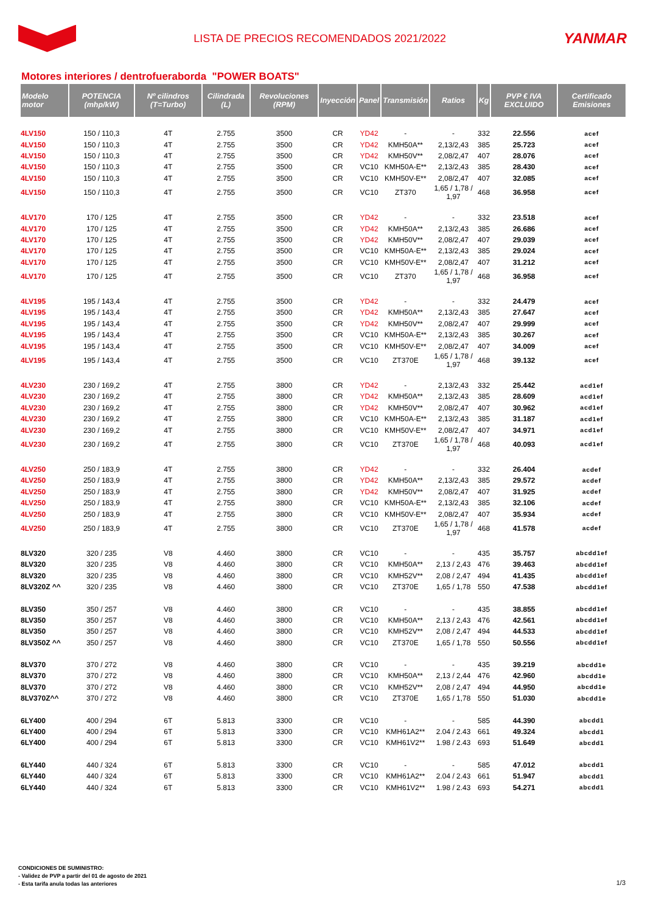LISTA DE PRECIOS RECOMENDADOS 2021/2022
YANMAR
Motores interiores / dentrofueraborda "POWER BOATS"
| Modelo motor | POTENCIA (mhp/kW) | Nº cilindros (T=Turbo) | Cilindrada (L) | Revoluciones (RPM) | Inyección | Panel | Transmisión | Ratios | Kg | PVP € IVA EXCLUIDO | Certificado Emisiones |
| --- | --- | --- | --- | --- | --- | --- | --- | --- | --- | --- | --- |
| 4LV150 | 150 / 110,3 | 4T | 2.755 | 3500 | CR | YD42 | - | - | 332 | 22.556 | acef |
| 4LV150 | 150 / 110,3 | 4T | 2.755 | 3500 | CR | YD42 | KMH50A** | 2,13/2,43 | 385 | 25.723 | acef |
| 4LV150 | 150 / 110,3 | 4T | 2.755 | 3500 | CR | YD42 | KMH50V** | 2,08/2,47 | 407 | 28.076 | acef |
| 4LV150 | 150 / 110,3 | 4T | 2.755 | 3500 | CR | VC10 | KMH50A-E** | 2,13/2,43 | 385 | 28.430 | acef |
| 4LV150 | 150 / 110,3 | 4T | 2.755 | 3500 | CR | VC10 | KMH50V-E** | 2,08/2,47 | 407 | 32.085 | acef |
| 4LV150 | 150 / 110,3 | 4T | 2.755 | 3500 | CR | VC10 | ZT370 | 1,65 / 1,78 / 1,97 | 468 | 36.958 | acef |
| 4LV170 | 170 / 125 | 4T | 2.755 | 3500 | CR | YD42 | - | - | 332 | 23.518 | acef |
| 4LV170 | 170 / 125 | 4T | 2.755 | 3500 | CR | YD42 | KMH50A** | 2,13/2,43 | 385 | 26.686 | acef |
| 4LV170 | 170 / 125 | 4T | 2.755 | 3500 | CR | YD42 | KMH50V** | 2,08/2,47 | 407 | 29.039 | acef |
| 4LV170 | 170 / 125 | 4T | 2.755 | 3500 | CR | VC10 | KMH50A-E** | 2,13/2,43 | 385 | 29.024 | acef |
| 4LV170 | 170 / 125 | 4T | 2.755 | 3500 | CR | VC10 | KMH50V-E** | 2,08/2,47 | 407 | 31.212 | acef |
| 4LV170 | 170 / 125 | 4T | 2.755 | 3500 | CR | VC10 | ZT370 | 1,65 / 1,78 / 1,97 | 468 | 36.958 | acef |
| 4LV195 | 195 / 143,4 | 4T | 2.755 | 3500 | CR | YD42 | - | - | 332 | 24.479 | acef |
| 4LV195 | 195 / 143,4 | 4T | 2.755 | 3500 | CR | YD42 | KMH50A** | 2,13/2,43 | 385 | 27.647 | acef |
| 4LV195 | 195 / 143,4 | 4T | 2.755 | 3500 | CR | YD42 | KMH50V** | 2,08/2,47 | 407 | 29.999 | acef |
| 4LV195 | 195 / 143,4 | 4T | 2.755 | 3500 | CR | VC10 | KMH50A-E** | 2,13/2,43 | 385 | 30.267 | acef |
| 4LV195 | 195 / 143,4 | 4T | 2.755 | 3500 | CR | VC10 | KMH50V-E** | 2,08/2,47 | 407 | 34.009 | acef |
| 4LV195 | 195 / 143,4 | 4T | 2.755 | 3500 | CR | VC10 | ZT370E | 1,65 / 1,78 / 1,97 | 468 | 39.132 | acef |
| 4LV230 | 230 / 169,2 | 4T | 2.755 | 3800 | CR | YD42 | - | 2,13/2,43 | 332 | 25.442 | acd1ef |
| 4LV230 | 230 / 169,2 | 4T | 2.755 | 3800 | CR | YD42 | KMH50A** | 2,13/2,43 | 385 | 28.609 | acd1ef |
| 4LV230 | 230 / 169,2 | 4T | 2.755 | 3800 | CR | YD42 | KMH50V** | 2,08/2,47 | 407 | 30.962 | acd1ef |
| 4LV230 | 230 / 169,2 | 4T | 2.755 | 3800 | CR | VC10 | KMH50A-E** | 2,13/2,43 | 385 | 31.187 | acd1ef |
| 4LV230 | 230 / 169,2 | 4T | 2.755 | 3800 | CR | VC10 | KMH50V-E** | 2,08/2,47 | 407 | 34.971 | acd1ef |
| 4LV230 | 230 / 169,2 | 4T | 2.755 | 3800 | CR | VC10 | ZT370E | 1,65 / 1,78 / 1,97 | 468 | 40.093 | acd1ef |
| 4LV250 | 250 / 183,9 | 4T | 2.755 | 3800 | CR | YD42 | - | - | 332 | 26.404 | acdef |
| 4LV250 | 250 / 183,9 | 4T | 2.755 | 3800 | CR | YD42 | KMH50A** | 2,13/2,43 | 385 | 29.572 | acdef |
| 4LV250 | 250 / 183,9 | 4T | 2.755 | 3800 | CR | YD42 | KMH50V** | 2,08/2,47 | 407 | 31.925 | acdef |
| 4LV250 | 250 / 183,9 | 4T | 2.755 | 3800 | CR | VC10 | KMH50A-E** | 2,13/2,43 | 385 | 32.106 | acdef |
| 4LV250 | 250 / 183,9 | 4T | 2.755 | 3800 | CR | VC10 | KMH50V-E** | 2,08/2,47 | 407 | 35.934 | acdef |
| 4LV250 | 250 / 183,9 | 4T | 2.755 | 3800 | CR | VC10 | ZT370E | 1,65 / 1,78 / 1,97 | 468 | 41.578 | acdef |
| 8LV320 | 320 / 235 | V8 | 4.460 | 3800 | CR | VC10 | - | - | 435 | 35.757 | abcdd1ef |
| 8LV320 | 320 / 235 | V8 | 4.460 | 3800 | CR | VC10 | KMH50A** | 2,13 / 2,43 | 476 | 39.463 | abcdd1ef |
| 8LV320 | 320 / 235 | V8 | 4.460 | 3800 | CR | VC10 | KMH52V** | 2,08 / 2,47 | 494 | 41.435 | abcdd1ef |
| 8LV320Z ^^ | 320 / 235 | V8 | 4.460 | 3800 | CR | VC10 | ZT370E | 1,65 / 1,78 | 550 | 47.538 | abcdd1ef |
| 8LV350 | 350 / 257 | V8 | 4.460 | 3800 | CR | VC10 | - | - | 435 | 38.855 | abcdd1ef |
| 8LV350 | 350 / 257 | V8 | 4.460 | 3800 | CR | VC10 | KMH50A** | 2,13 / 2,43 | 476 | 42.561 | abcdd1ef |
| 8LV350 | 350 / 257 | V8 | 4.460 | 3800 | CR | VC10 | KMH52V** | 2,08 / 2,47 | 494 | 44.533 | abcdd1ef |
| 8LV350Z ^^ | 350 / 257 | V8 | 4.460 | 3800 | CR | VC10 | ZT370E | 1,65 / 1,78 | 550 | 50.556 | abcdd1ef |
| 8LV370 | 370 / 272 | V8 | 4.460 | 3800 | CR | VC10 | - | - | 435 | 39.219 | abcdd1e |
| 8LV370 | 370 / 272 | V8 | 4.460 | 3800 | CR | VC10 | KMH50A** | 2,13 / 2,44 | 476 | 42.960 | abcdd1e |
| 8LV370 | 370 / 272 | V8 | 4.460 | 3800 | CR | VC10 | KMH52V** | 2,08 / 2,47 | 494 | 44.950 | abcdd1e |
| 8LV370Z^^ | 370 / 272 | V8 | 4.460 | 3800 | CR | VC10 | ZT370E | 1,65 / 1,78 | 550 | 51.030 | abcdd1e |
| 6LY400 | 400 / 294 | 6T | 5.813 | 3300 | CR | VC10 | - | - | 585 | 44.390 | abcdd1 |
| 6LY400 | 400 / 294 | 6T | 5.813 | 3300 | CR | VC10 | KMH61A2** | 2.04 / 2.43 | 661 | 49.324 | abcdd1 |
| 6LY400 | 400 / 294 | 6T | 5.813 | 3300 | CR | VC10 | KMH61V2** | 1.98 / 2.43 | 693 | 51.649 | abcdd1 |
| 6LY440 | 440 / 324 | 6T | 5.813 | 3300 | CR | VC10 | - | - | 585 | 47.012 | abcdd1 |
| 6LY440 | 440 / 324 | 6T | 5.813 | 3300 | CR | VC10 | KMH61A2** | 2.04 / 2.43 | 661 | 51.947 | abcdd1 |
| 6LY440 | 440 / 324 | 6T | 5.813 | 3300 | CR | VC10 | KMH61V2** | 1.98 / 2.43 | 693 | 54.271 | abcdd1 |
CONDICIONES DE SUMINISTRO:
- Validez de PVP a partir del 01 de agosto de 2021
- Esta tarifa anula todas las anteriores
1/3